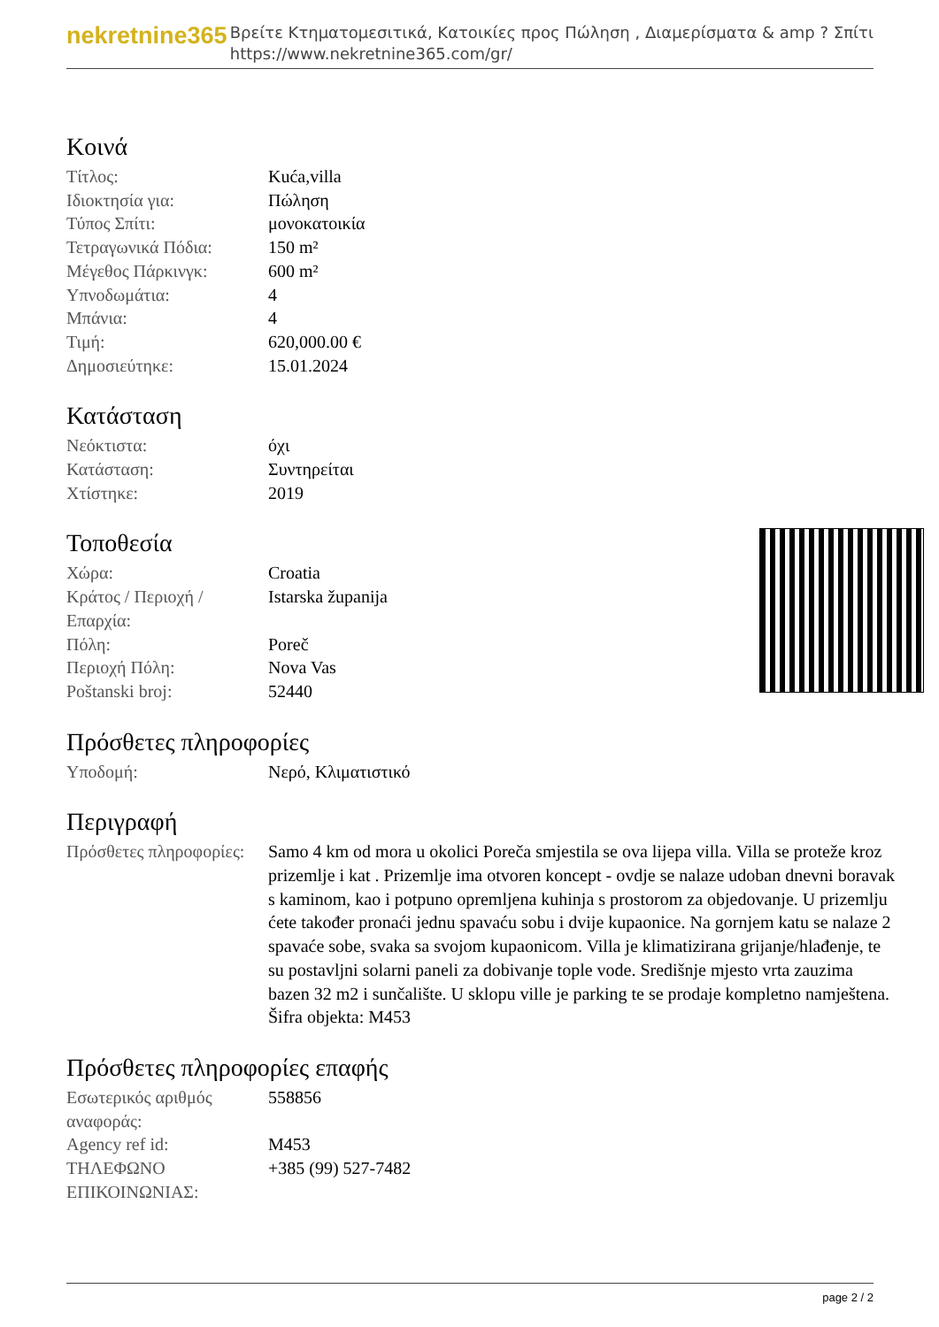nekretnine365
Βρείτε Κτηματομεσιτικά, Κατοικίες προς Πώληση , Διαμερίσματα & amp ? Σπίτι
https://www.nekretnine365.com/gr/
Κοινά
| Τίτλος: | Kuća,villa |
| Ιδιοκτησία για: | Πώληση |
| Τύπος Σπίτι: | μονοκατοικία |
| Τετραγωνικά Πόδια: | 150 m² |
| Μέγεθος Πάρκινγκ: | 600 m² |
| Υπνοδωμάτια: | 4 |
| Μπάνια: | 4 |
| Τιμή: | 620,000.00 € |
| Δημοσιεύτηκε: | 15.01.2024 |
Κατάσταση
| Νεόκτιστα: | όχι |
| Κατάσταση: | Συντηρείται |
| Χτίστηκε: | 2019 |
Τοποθεσία
| Χώρα: | Croatia |
| Κράτος / Περιοχή / Επαρχία: | Istarska županija |
| Πόλη: | Poreč |
| Περιοχή Πόλη: | Nova Vas |
| Poštanski broj: | 52440 |
Πρόσθετες πληροφορίες
| Υποδομή: | Νερό, Κλιματιστικό |
Περιγραφή
| Πρόσθετες πληροφορίες: | Samo 4 km od mora u okolici Poreča smjestila se ova lijepa villa. Villa se proteže kroz prizemlje i kat . Prizemlje ima otvoren koncept - ovdje se nalaze udoban dnevni boravak s kaminom, kao i potpuno opremljena kuhinja s prostorom za objedovanje. U prizemlju ćete također pronaći jednu spavaću sobu i dvije kupaonice. Na gornjem katu se nalaze 2 spavaće sobe, svaka sa svojom kupaonicom. Villa je klimatizirana grijanje/hlađenje, te su postavljni solarni paneli za dobivanje tople vode. Središnje mjesto vrta zauzima bazen 32 m2 i sunčalište. U sklopu ville je parking te se prodaje kompletno namještena. Šifra objekta: M453 |
Πρόσθετες πληροφορίες επαφής
| Εσωτερικός αριθμός αναφοράς: | 558856 |
| Agency ref id: | M453 |
| ΤΗΛΕΦΩΝΟ ΕΠΙΚΟΙΝΩΝΙΑΣ: | +385 (99) 527-7482 |
page 2 / 2